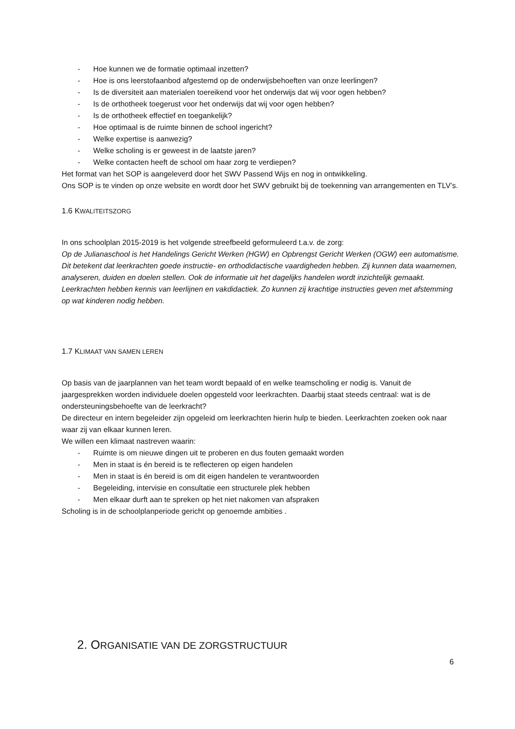- Hoe kunnen we de formatie optimaal inzetten?
- Hoe is ons leerstofaanbod afgestemd op de onderwijsbehoeften van onze leerlingen?
- Is de diversiteit aan materialen toereikend voor het onderwijs dat wij voor ogen hebben?
- Is de orthotheek toegerust voor het onderwijs dat wij voor ogen hebben?
- Is de orthotheek effectief en toegankelijk?
- Hoe optimaal is de ruimte binnen de school ingericht?
- Welke expertise is aanwezig?
- Welke scholing is er geweest in de laatste jaren?
- Welke contacten heeft de school om haar zorg te verdiepen?
Het format van het SOP is aangeleverd door het SWV Passend Wijs en nog in ontwikkeling.
Ons SOP is te vinden op onze website en wordt door het SWV gebruikt bij de toekenning van arrangementen en TLV’s.
1.6 KWALITEITSZORG
In ons schoolplan 2015-2019 is het volgende streefbeeld geformuleerd t.a.v. de zorg:
Op de Julianaschool is het Handelings Gericht Werken (HGW) en Opbrengst Gericht Werken (OGW) een automatisme. Dit betekent dat leerkrachten goede instructie- en orthodidactische vaardigheden hebben. Zij kunnen data waarnemen, analyseren, duiden en doelen stellen. Ook de informatie uit het dagelijks handelen wordt inzichtelijk gemaakt. Leerkrachten hebben kennis van leerlijnen en vakdidactiek. Zo kunnen zij krachtige instructies geven met afstemming op wat kinderen nodig hebben.
1.7 KLIMAAT VAN SAMEN LEREN
Op basis van de jaarplannen van het team wordt bepaald of en welke teamscholing er nodig is. Vanuit de jaargesprekken worden individuele doelen opgesteld voor leerkrachten. Daarbij staat steeds centraal: wat is de ondersteuningsbehoefte van de leerkracht?
De directeur en intern begeleider zijn opgeleid om leerkrachten hierin hulp te bieden. Leerkrachten zoeken ook naar waar zij van elkaar kunnen leren.
We willen een klimaat nastreven waarin:
- Ruimte is om nieuwe dingen uit te proberen en dus fouten gemaakt worden
- Men in staat is én bereid is te reflecteren op eigen handelen
- Men in staat is én bereid is om dit eigen handelen te verantwoorden
- Begeleiding, intervisie en consultatie een structurele plek hebben
- Men elkaar durft aan te spreken op het niet nakomen van afspraken
Scholing is in de schoolplanperiode gericht op genoemde ambities .
2. ORGANISATIE VAN DE ZORGSTRUCTUUR
6